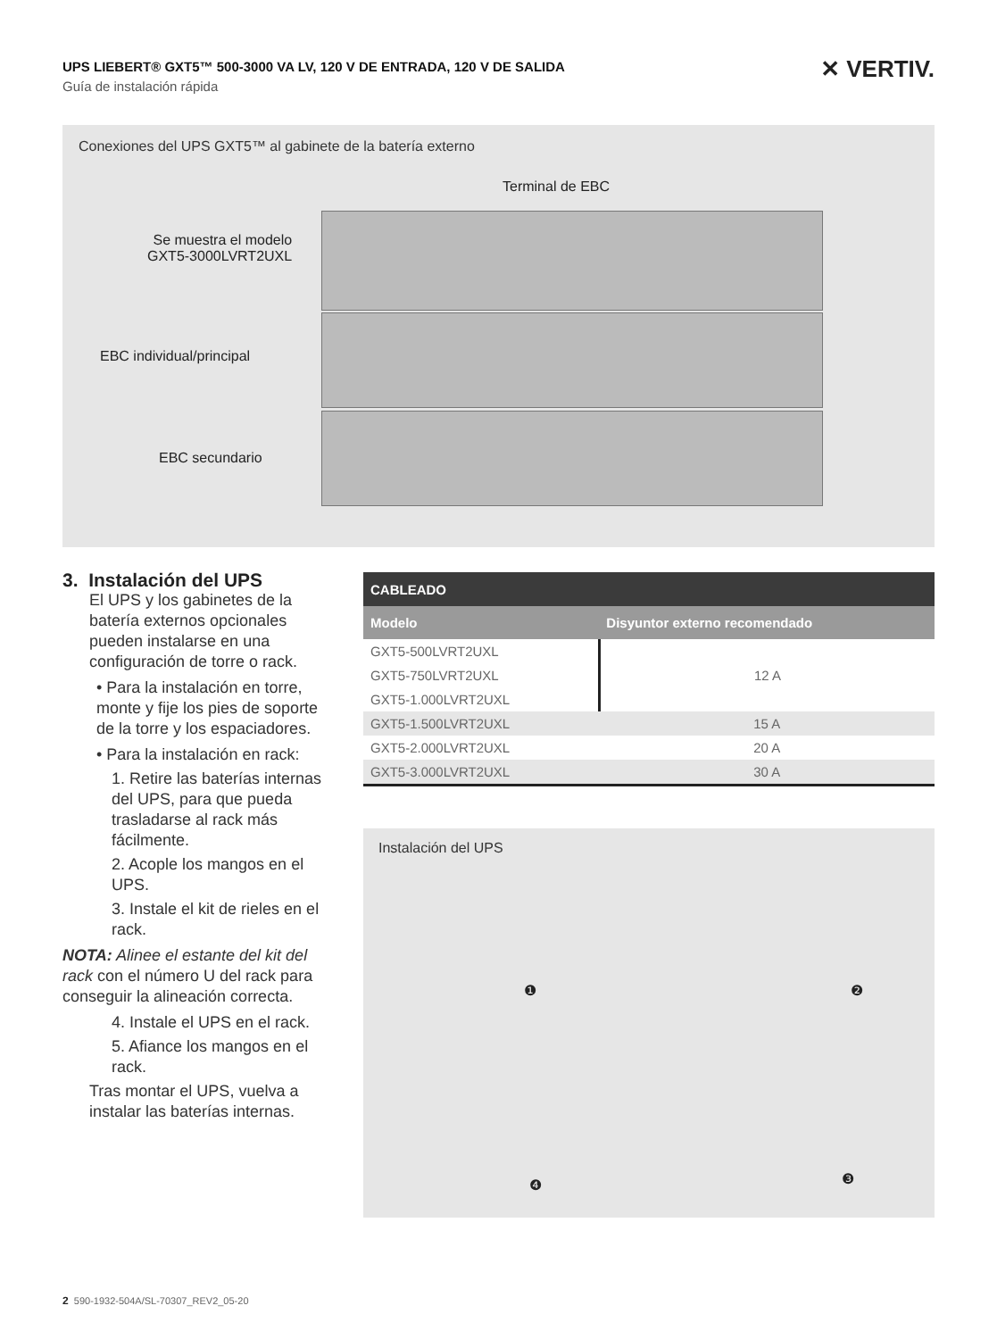UPS LIEBERT® GXT5™ 500-3000 VA LV, 120 V DE ENTRADA, 120 V DE SALIDA
Guía de instalación rápida
✕ VERTIV.
Conexiones del UPS GXT5™ al gabinete de la batería externo
Terminal de EBC
Se muestra el modelo
GXT5-3000LVRT2UXL
EBC individual/principal
EBC secundario
3. Instalación del UPS
El UPS y los gabinetes de la batería externos opcionales pueden instalarse en una configuración de torre o rack.
• Para la instalación en torre, monte y fije los pies de soporte de la torre y los espaciadores.
• Para la instalación en rack:
1. Retire las baterías internas del UPS, para que pueda trasladarse al rack más fácilmente.
2. Acople los mangos en el UPS.
3. Instale el kit de rieles en el rack.
NOTA: Alinee el estante del kit del rack con el número U del rack para conseguir la alineación correcta.
4. Instale el UPS en el rack.
5. Afiance los mangos en el rack.
Tras montar el UPS, vuelva a instalar las baterías internas.
| CABLEADO | |
| --- | --- |
| Modelo | Disyuntor externo recomendado |
| GXT5-500LVRT2UXL | 12 A |
| GXT5-750LVRT2UXL | |
| GXT5-1.000LVRT2UXL | |
| GXT5-1.500LVRT2UXL | 15 A |
| GXT5-2.000LVRT2UXL | 20 A |
| GXT5-3.000LVRT2UXL | 30 A |
Instalación del UPS
❶ ❷
❸
❹
2 590-1932-504A/SL-70307_REV2_05-20